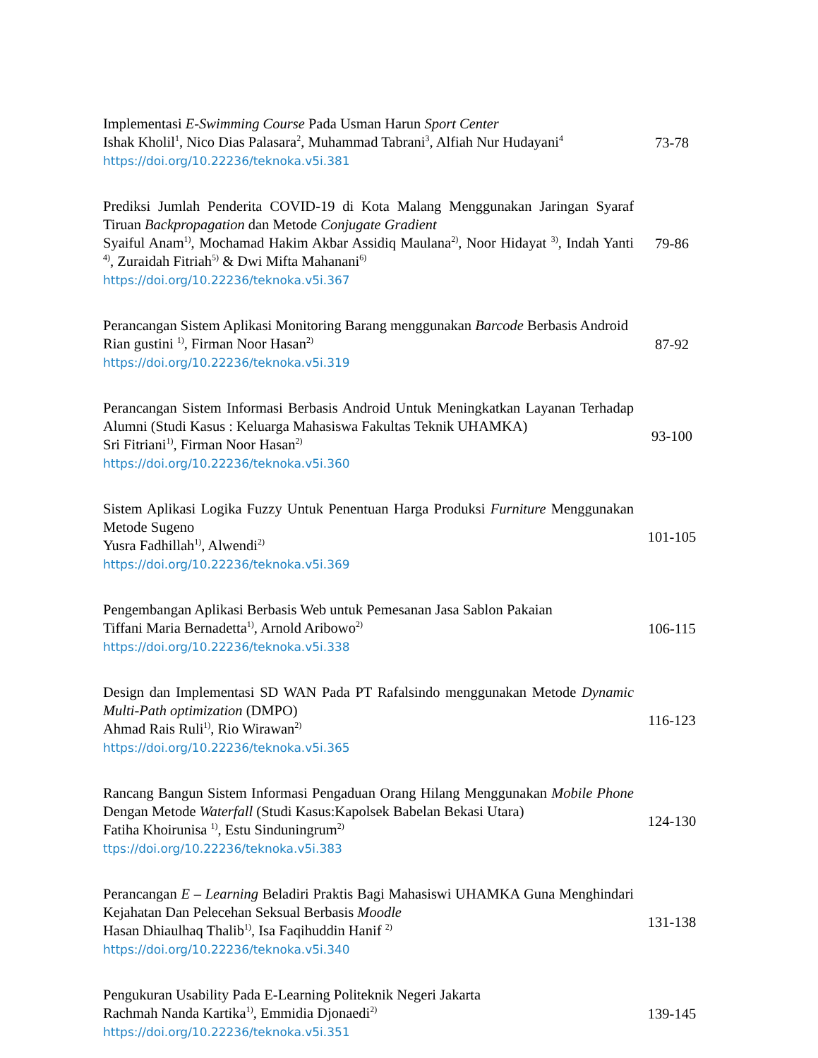| Implementasi E-Swimming Course Pada Usman Harun Sport Center Ishak Kholil<sup>1</sup>, Nico Dias Palasara<sup>2</sup>, Muhammad Tabrani<sup>3</sup>, Alfiah Nur Hudayani<sup>4</sup> https://doi.org/10.22236/teknoka.v5i.381 | 73-78 |
| Prediksi Jumlah Penderita COVID-19 di Kota Malang Menggunakan Jaringan Syaraf Tiruan Backpropagation dan Metode Conjugate Gradient Syaiful Anam<sup>1)</sup>, Mochamad Hakim Akbar Assidiq Maulana<sup>2)</sup>, Noor Hidayat <sup>3)</sup>, Indah Yanti <sup>4)</sup>, Zuraidah Fitriah<sup>5)</sup> & Dwi Mifta Mahanani<sup>6)</sup> https://doi.org/10.22236/teknoka.v5i.367 | 79-86 |
| Perancangan Sistem Aplikasi Monitoring Barang menggunakan Barcode Berbasis Android Rian gustini <sup>1)</sup>, Firman Noor Hasan<sup>2)</sup> https://doi.org/10.22236/teknoka.v5i.319 | 87-92 |
| Perancangan Sistem Informasi Berbasis Android Untuk Meningkatkan Layanan Terhadap Alumni (Studi Kasus : Keluarga Mahasiswa Fakultas Teknik UHAMKA) Sri Fitriani<sup>1)</sup>, Firman Noor Hasan<sup>2)</sup> https://doi.org/10.22236/teknoka.v5i.360 | 93-100 |
| Sistem Aplikasi Logika Fuzzy Untuk Penentuan Harga Produksi Furniture Menggunakan Metode Sugeno Yusra Fadhillah<sup>1)</sup>, Alwendi<sup>2)</sup> https://doi.org/10.22236/teknoka.v5i.369 | 101-105 |
| Pengembangan Aplikasi Berbasis Web untuk Pemesanan Jasa Sablon Pakaian Tiffani Maria Bernadetta<sup>1)</sup>, Arnold Aribowo<sup>2)</sup> https://doi.org/10.22236/teknoka.v5i.338 | 106-115 |
| Design dan Implementasi SD WAN Pada PT Rafalsindo menggunakan Metode Dynamic Multi-Path optimization (DMPO) Ahmad Rais Ruli<sup>1)</sup>, Rio Wirawan<sup>2)</sup> https://doi.org/10.22236/teknoka.v5i.365 | 116-123 |
| Rancang Bangun Sistem Informasi Pengaduan Orang Hilang Menggunakan Mobile Phone Dengan Metode Waterfall (Studi Kasus:Kapolsek Babelan Bekasi Utara) Fatiha Khoirunisa <sup>1)</sup>, Estu Sinduningrum<sup>2)</sup> ttps://doi.org/10.22236/teknoka.v5i.383 | 124-130 |
| Perancangan E – Learning Beladiri Praktis Bagi Mahasiswi UHAMKA Guna Menghindari Kejahatan Dan Pelecehan Seksual Berbasis Moodle Hasan Dhiaulhaq Thalib<sup>1)</sup>, Isa Faqihuddin Hanif <sup>2)</sup> https://doi.org/10.22236/teknoka.v5i.340 | 131-138 |
| Pengukuran Usability Pada E-Learning Politeknik Negeri Jakarta Rachmah Nanda Kartika<sup>1)</sup>, Emmidia Djonaedi<sup>2)</sup> https://doi.org/10.22236/teknoka.v5i.351 | 139-145 |